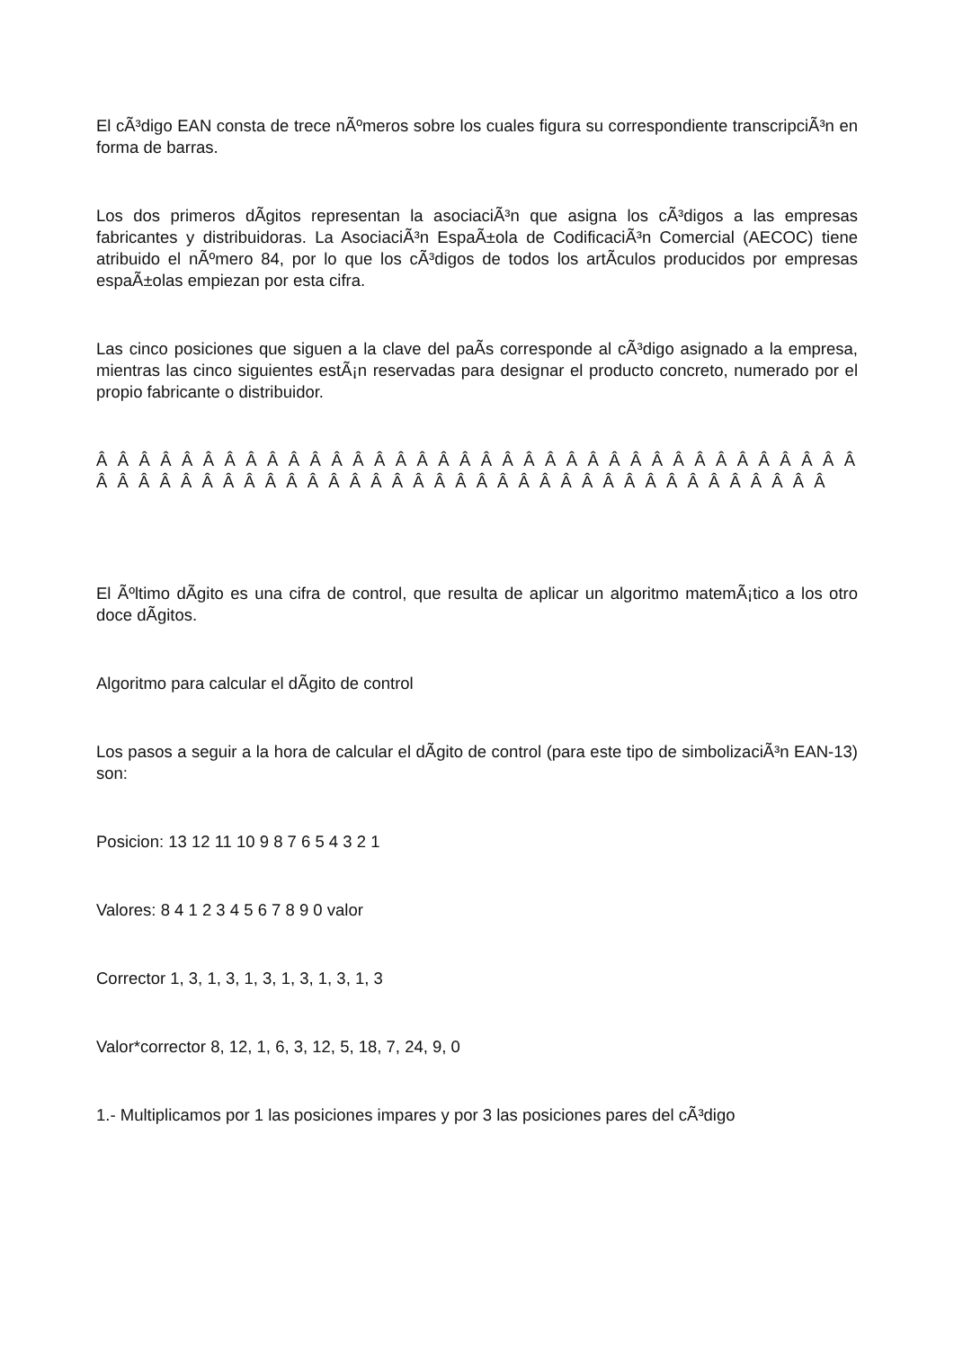El cÃ³digo EAN consta de trece nÃºmeros sobre los cuales figura su correspondiente transcripciÃ³n en forma de barras.
Los dos primeros dÃ­gitos representan la asociaciÃ³n que asigna los cÃ³digos a las empresas fabricantes y distribuidoras. La AsociaciÃ³n EspaÃ±ola de CodificaciÃ³n Comercial (AECOC) tiene atribuido el nÃºmero 84, por lo que los cÃ³digos de todos los artÃ­culos producidos por empresas espaÃ±olas empiezan por esta cifra.
Las cinco posiciones que siguen a la clave del paÃ­s corresponde al cÃ³digo asignado a la empresa, mientras las cinco siguientes estÃ¡n reservadas para designar el producto concreto, numerado por el propio fabricante o distribuidor.
Â Â Â Â Â Â Â Â Â Â Â Â Â Â Â Â Â Â Â Â Â Â Â Â Â Â Â Â Â Â Â Â Â Â Â Â Â Â Â Â Â Â Â Â Â Â Â Â Â Â Â Â Â Â Â Â Â Â Â Â Â Â Â Â Â Â Â Â Â Â Â
El Ãºltimo dÃ­gito es una cifra de control, que resulta de aplicar un algoritmo matemÃ¡tico a los otro doce dÃ­gitos.
Algoritmo para calcular el dÃ­gito de control
Los pasos a seguir a la hora de calcular el dÃ­gito de control (para este tipo de simbolizaciÃ³n EAN-13) son:
Posicion: 13 12 11 10 9 8 7 6 5 4 3 2 1
Valores: 8 4 1 2 3 4 5 6 7 8 9 0 valor
Corrector 1, 3, 1, 3, 1, 3, 1, 3, 1, 3, 1, 3
Valor*corrector 8, 12, 1, 6, 3, 12, 5, 18, 7, 24, 9, 0
1.- Multiplicamos por 1 las posiciones impares y por 3 las posiciones pares del cÃ³digo